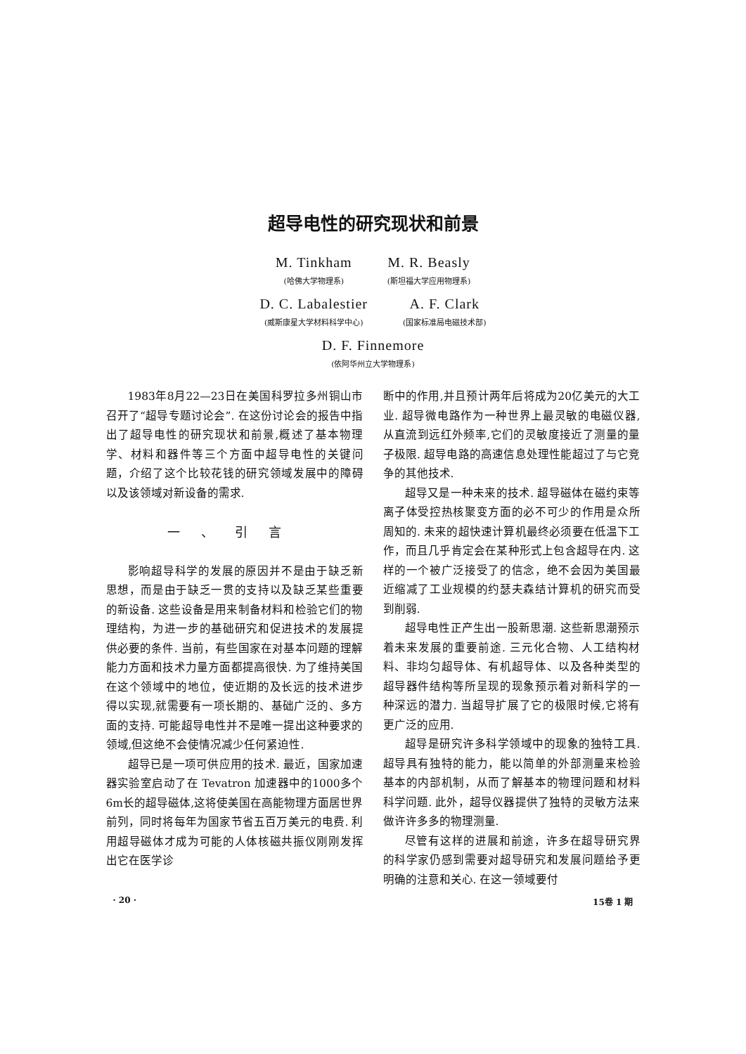超导电性的研究现状和前景
M. Tinkham
(哈佛大学物理系)
M. R. Beasly
(斯坦福大学应用物理系)
D. C. Labalestier
(威斯康星大学材料科学中心)
A. F. Clark
(国家标准局电磁技术部)
D. F. Finnemore
(依阿华州立大学物理系)
1983年8月22—23日在美国科罗拉多州铜山市召开了“超导专题讨论会”. 在这份讨论会的报告中指出了超导电性的研究现状和前景,概述了基本物理学、材料和器件等三个方面中超导电性的关键问题，介绍了这个比较花钱的研究领域发展中的障碍以及该领域对新设备的需求.
一、引言
影响超导科学的发展的原因并不是由于缺乏新思想，而是由于缺乏一贯的支持以及缺乏某些重要的新设备. 这些设备是用来制备材料和检验它们的物理结构，为进一步的基础研究和促进技术的发展提供必要的条件. 当前，有些国家在对基本问题的理解能力方面和技术力量方面都提高很快. 为了维持美国在这个领域中的地位，使近期的及长远的技术进步得以实现,就需要有一项长期的、基础广泛的、多方面的支持. 可能超导电性并不是唯一提出这种要求的领域,但这绝不会使情况减少任何紧迫性.
超导已是一项可供应用的技术. 最近，国家加速器实验室启动了在 Tevatron 加速器中的1000多个6m长的超导磁体,这将使美国在高能物理方面居世界前列，同时将每年为国家节省五百万美元的电费. 利用超导磁体才成为可能的人体核磁共振仪刚刚发挥出它在医学诊
断中的作用,并且预计两年后将成为20亿美元的大工业. 超导微电路作为一种世界上最灵敏的电磁仪器,从直流到远红外频率,它们的灵敏度接近了测量的量子极限. 超导电路的高速信息处理性能超过了与它竞争的其他技术.
超导又是一种未来的技术. 超导磁体在磁约束等离子体受控热核聚变方面的必不可少的作用是众所周知的. 未来的超快速计算机最终必须要在低温下工作，而且几乎肯定会在某种形式上包含超导在内. 这样的一个被广泛接受了的信念，绝不会因为美国最近缩减了工业规模的约瑟夫森结计算机的研究而受到削弱.
超导电性正产生出一股新思潮. 这些新思潮预示着未来发展的重要前途. 三元化合物、人工结构材料、非均匀超导体、有机超导体、以及各种类型的超导器件结构等所呈现的现象预示着对新科学的一种深远的潜力. 当超导扩展了它的极限时候,它将有更广泛的应用.
超导是研究许多科学领域中的现象的独特工具. 超导具有独特的能力，能以简单的外部测量来检验基本的内部机制，从而了解基本的物理问题和材料科学问题. 此外，超导仪器提供了独特的灵敏方法来做许许多多的物理测量.
尽管有这样的进展和前途，许多在超导研究界的科学家仍感到需要对超导研究和发展问题给予更明确的注意和关心. 在这一领域要付
· 20 · 15卷 1 期